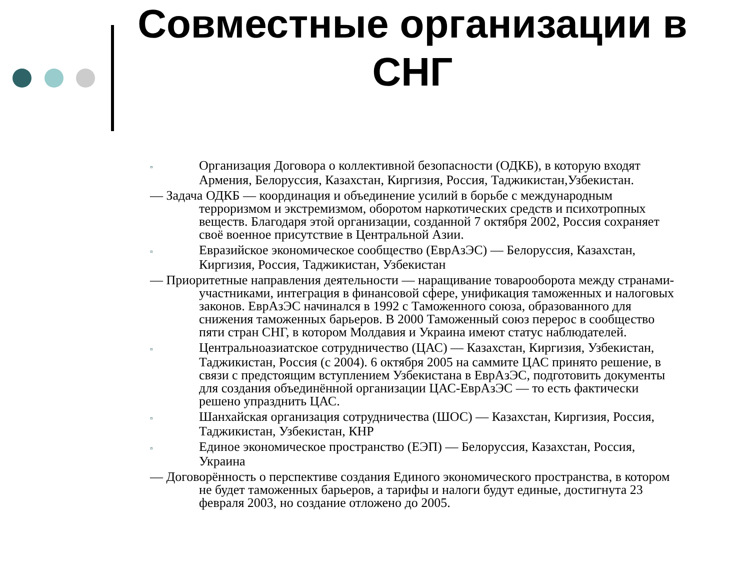Совместные организации в СНГ
▫ Организация Договора о коллективной безопасности (ОДКБ), в которую входят Армения, Белоруссия, Казахстан, Киргизия, Россия, Таджикистан,Узбекистан.
— Задача ОДКБ — координация и объединение усилий в борьбе с международным терроризмом и экстремизмом, оборотом наркотических средств и психотропных веществ. Благодаря этой организации, созданной 7 октября 2002, Россия сохраняет своё военное присутствие в Центральной Азии.
▫ Евразийское экономическое сообщество (ЕврАзЭС) — Белоруссия, Казахстан, Киргизия, Россия, Таджикистан, Узбекистан
— Приоритетные направления деятельности — наращивание товарооборота между странами-участниками, интеграция в финансовой сфере, унификация таможенных и налоговых законов. ЕврАзЭС начинался в 1992 с Таможенного союза, образованного для снижения таможенных барьеров. В 2000 Таможенный союз перерос в сообщество пяти стран СНГ, в котором Молдавия и Украина имеют статус наблюдателей.
▫ Центральноазиатское сотрудничество (ЦАС) — Казахстан, Киргизия, Узбекистан, Таджикистан, Россия (с 2004). 6 октября 2005 на саммите ЦАС принято решение, в связи с предстоящим вступлением Узбекистана в ЕврАзЭС, подготовить документы для создания объединённой организации ЦАС-ЕврАзЭС — то есть фактически решено упразднить ЦАС.
▫ Шанхайская организация сотрудничества (ШОС) — Казахстан, Киргизия, Россия, Таджикистан, Узбекистан, КНР
▫ Единое экономическое пространство (ЕЭП) — Белоруссия, Казахстан, Россия, Украина
— Договорённость о перспективе создания Единого экономического пространства, в котором не будет таможенных барьеров, а тарифы и налоги будут единые, достигнута 23 февраля 2003, но создание отложено до 2005.